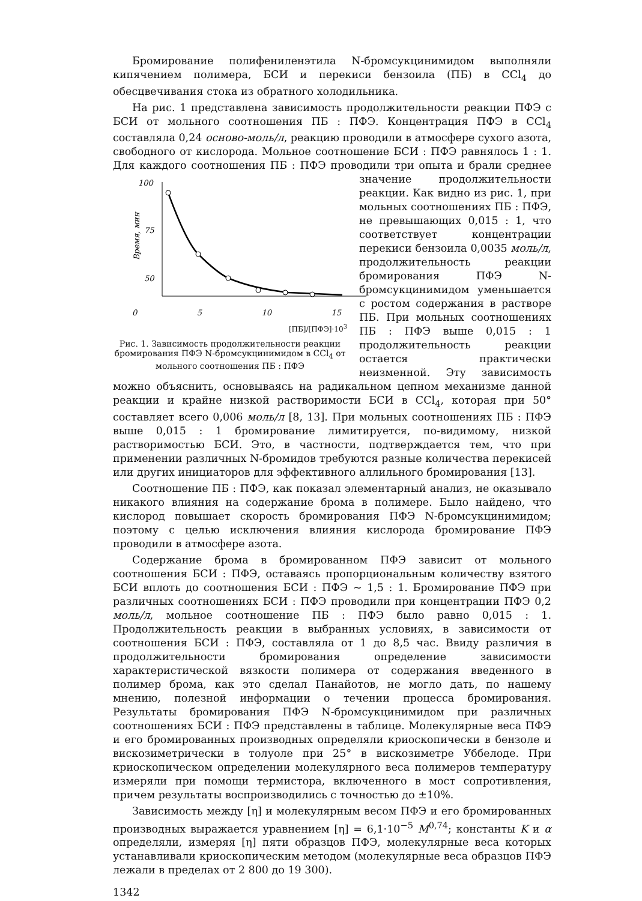Бромирование полифениленэтила N-бромсукцинимидом выполняли кипячением полимера, БСИ и перекиси бензоила (ПБ) в CCl<sub>4</sub> до обесцвечивания стока из обратного холодильника.
На рис. 1 представлена зависимость продолжительности реакции ПФЭ с БСИ от мольного соотношения ПБ : ПФЭ. Концентрация ПФЭ в CCl<sub>4</sub> составляла 0,24 осново-моль/л, реакцию проводили в атмосфере сухого азота, свободного от кислорода. Мольное соотношение БСИ : ПФЭ равнялось 1 : 1. Для каждого соотношения ПБ : ПФЭ проводили три опыта и
100
75
50
Время, мин
0 5 10 15
[ПБ]/[ПФЭ]·10<sup>3</sup>
Рис. 1. Зависимость продолжительности реакции бромирования ПФЭ N-бромсукцинимидом в CCl<sub>4</sub> от мольного соотношения ПБ : ПФЭ брали среднее значение продолжительности реакции. Как видно из рис. 1, при мольных соотношениях ПБ : ПФЭ, не превышающих 0,015 : 1, что соответствует концентрации перекиси бензоила 0,0035 моль/л, продолжительность реакции бромирования ПФЭ N-бромсукцинимидом уменьшается с ростом содержания в растворе ПБ. При мольных соотношениях ПБ : ПФЭ выше 0,015 : 1 продолжительность реакции остается практически неизменной. Эту зависимость можно объяснить, основываясь на радикальном цепном механизме данной реакции и крайне низкой растворимости БСИ в CCl<sub>4</sub>, которая при 50° составляет всего 0,006 моль/л [8, 13]. При мольных соотношениях ПБ : ПФЭ выше 0,015 : 1 бромирование лимитируется, по-видимому, низкой растворимостью БСИ. Это, в частности, подтверждается тем, что при применении различных N-бромидов требуются разные количества перекисей или других инициаторов для эффективного аллильного бромирования [13].
Соотношение ПБ : ПФЭ, как показал элементарный анализ, не оказывало никакого влияния на содержание брома в полимере. Было найдено, что кислород повышает скорость бромирования ПФЭ N-бромсукцинимидом; поэтому с целью исключения влияния кислорода бромирование ПФЭ проводили в атмосфере азота.
Содержание брома в бромированном ПФЭ зависит от мольного соотношения БСИ : ПФЭ, оставаясь пропорциональным количеству взятого БСИ вплоть до соотношения БСИ : ПФЭ ~ 1,5 : 1. Бромирование ПФЭ при различных соотношениях БСИ : ПФЭ проводили при концентрации ПФЭ 0,2 моль/л, мольное соотношение ПБ : ПФЭ было равно 0,015 : 1. Продолжительность реакции в выбранных условиях, в зависимости от соотношения БСИ : ПФЭ, составляла от 1 до 8,5 час. Ввиду различия в продолжительности бромирования определение зависимости характеристической вязкости полимера от содержания введенного в полимер брома, как это сделал Панайотов, не могло дать, по нашему мнению, полезной информации о течении процесса бромирования. Результаты бромирования ПФЭ N-бромсукцинимидом при различных соотношениях БСИ : ПФЭ представлены в таблице. Молекулярные веса ПФЭ и его бромированных производных определяли криоскопически в бензоле и вискозиметрически в толуоле при 25° в вискозиметре Уббелоде. При криоскопическом определении молекулярного веса полимеров температуру измеряли при помощи термистора, включенного в мост сопротивления, причем результаты воспроизводились с точностью до ±10%.
Зависимость между [η] и молекулярным весом ПФЭ и его бромированных производных выражается уравнением [η] = 6,1·10<sup>−5</sup> M<sup>0,74</sup>; константы K и α определяли, измеряя [η] пяти образцов ПФЭ, молекулярные веса которых устанавливали криоскопическим методом (молекулярные веса образцов ПФЭ лежали в пределах от 2 800 до 19 300).
1342